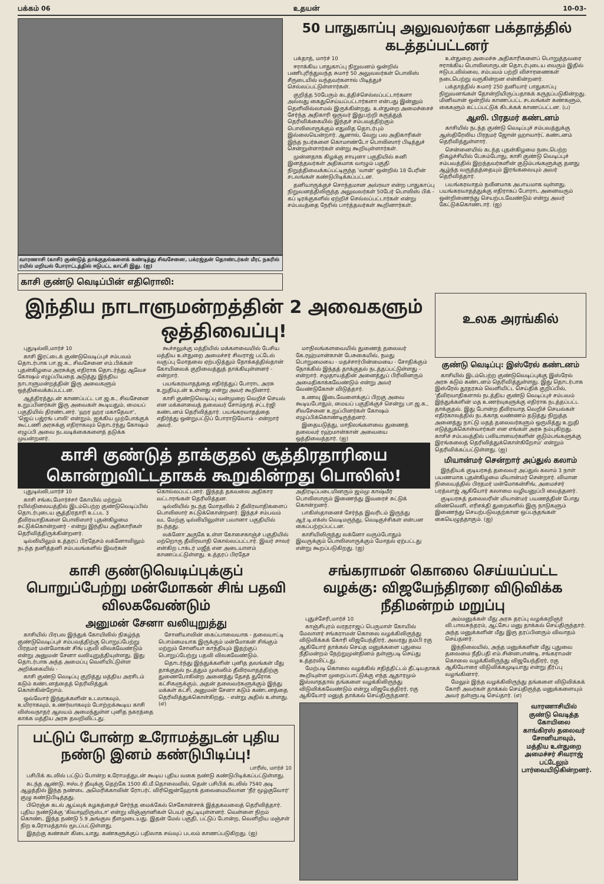பக்கம் 06 உதயன் 10-03-
வாரணாசி (காசி) குண்டுத் தாக்குதல்களைக் கண்டித்து சிவசேனை, பக்ரஜ்தன் தொண்டர்கள் மீரட் நகரில் ரயில் மறியல் போராட்டத்தில் ஈடுபட்ட காட்சி இது. (ஐ)
காசி குண்டு வெடிப்பின் எதிரொலி:
50 பாதுகாப்பு அலுவலர்கள பக்தாத்தில் கடத்தப்பட்டனர்
பக்தாத், மார்ச் 10
ஈராக்கிய பாதுகாப்பு நிறுவனம் ஒன்றில் பணிபுரிந்துவந்த சுமார் 50 அலுவலர்கள் பொலிஸ் சீருடையில் வந்தவர்களால் பிடித்துச் செல்லப்பட்டுள்ளார்கள்.
குறித்த 50பேரும் கடத்திச்செல்லப்பட்டார்களா அல்லது கைதுசெய்யப்பட்டார்களா என்பது இன்னும் தெளிவில்லாமல் இருக்கின்றது. உள்துறை அமைச்சைச் சேர்ந்த அதிகாரி ஒருவர் இதுபற்றி கருத்துத் தெரிவிக்கையில் இந்தச் சம்பவத்திற்கும் பொலிஸாருக்கும் எதுவித தொடர்பும் இல்லையென்றார். ஆனால், வேறு பல அதிகாரிகள் இந்த நபர்களை கொமாண்டோ பொலிஸார் பிடித்துச் சென்றுள்ளார்கள் என்று கூறியுள்ளார்கள்.
முன்னதாக கிழக்கு சாயுனா பகுதியில் சுனி இனத்தவர்கள் அதிகமாக வாழும் பகுதி நிறுத்திவைக்கப்பட்டிருந்த 'வான்' ஒன்றில் 18 பேரின் சடலங்கள் கண்டுபிடிக்கப்பட்டன.
தனியாருக்குச் சொந்தமான அல்ரவா என்ற பாதுகாப்பு நிறுவனத்திலிருந்த அலுவலர்கள் 50பேர் பொலிஸ் பிக் - கப் டிரக்குகளில் ஏற்றிச் செல்லப்பட்டார்கள் என்று சம்பவத்தை நேரில் பார்த்தவர்கள் கூறினார்கள்.
உள்துறை அமைச்சு அதிகாரிகளைப் பொறுத்தவரை ஈராக்கிய பொலிஸாருடன் தொடர்புடைய எவரும் இதில் ஈடுபடவில்லை, சம்பவம் பற்றி விசாரணைகள் நடைபெற்று வருகின்றன என்கின்றனர்.
பக்தாத்தில் சுமார் 250 தனியார் பாதுகாப்பு நிறுவனங்கள் தோன்றியிருப்பதாகக் கருதப்படுகின்றது. மினிவான் ஒன்றில் காணப்பட்ட சடலங்கள் கண்களும், கைகளும் கட்டப்பட்டுக் கிடக்கக் காணப்பட்டன. (ப)
ஆஸி. பிரதமர் கண்டனம்
காசியில் நடந்த குண்டு வெடிப்புச் சம்பவத்துக்கு ஆஸ்திரேலிய பிரதமர் ஜோன் ஹாவார்ட் கண்டனம் தெரிவித்துள்ளார்.
சென்னையில் கடந்த புதன்கிழமை நடைபெற்ற நிகழ்ச்சியில் பேசும்போது, காசி குண்டு வெடிப்புச் சம்பவத்தில் இறந்தவர்களின் குடும்பங்களுக்கு தனது ஆழ்ந்த வருத்தத்தையும் இரங்கலையும் அவர் தெரிவித்தார்.
பயங்கரவாதம் நவீனமாக அபாயமாக வுள்ளது. பயங்கரவாதத்துக்கு எதிராகப் போராட அனைவரும் ஒன்றிணைந்து செயற்படவேண்டும் என்று அவர் கேட்டுக்கொண்டார். (ஐ)
இந்திய நாடாளுமன்றத்தின் 2 அவைகளும் ஒத்திவைப்பு!
புதுடில்லி,மார்ச் 10
காசி இரட்டைக் குண்டுவெடிப்புச் சம்பவம் தொடர்பாக பா.ஜ.க., சிவசேனை எம்.பிக்கள் புதன்கிழமை அரசுக்கு எதிராக தொடர்ந்து ஆவேச கோஷம் எழுப்பியதை அடுத்து இந்திய நாடாளுமன்றத்தின் இரு அவைகளும் ஒத்திவைக்கப்பட்டன.
ஆத்திரத்துடன் காணப்பட்ட பா.ஜ.க., சிவசேனை உறுப்பினர்கள் இரு அவைகள் கூடியதும், மையப் பகுதியில் திரண்டனர். 'ஹர ஹர மகாதேவா', 'ஜெய் பஜ்ரங் பாலி' என்றும், ஐக்கிய முற்போக்குக் கூட்டணி அரசுக்கு எதிராகவும் தொடர்ந்து கோஷம் எழுப்பி அவை நடவடிக்கைகளைத் தடுக்க முயன்றனர்.
கூச்சலுக்கு மத்தியில் மக்களவையில் பேசிய மத்திய உள்துறை அமைச்சர் சிவராஜ் பட்டேல் வகுப்பு மோதலை ஏற்படுத்தும் நோக்கத்தில்தான் கோயிலைக் குறிவைத்துத் தாக்கியுள்ளனர் - என்றார்.
பயங்கரவாதத்தை எதிர்த்துப் போராட அரசு உறுதியுடன் உள்ளது என்று அவர் கூறினார்.
காசி குண்டுவெடிப்பு வன்முறை வெறிச் செயல் என மக்களவைத் தலைவர் சோம்நாத் சட்டர்ஜி கண்டனம் தெரிவித்தார். பயங்கரவாதத்தை எதிர்த்து ஒன்றுபட்டுப் போராடுவோம் - என்றார் அவர்.
மாநிலங்களவையில் துணைத் தலைவர் கே.ரஹ்மான்கான் பேசுகையில், நமது பொறுமையை - மதச்சார்பின்மையை - சோதிக்கும் நோக்கில் இந்தத் தாக்குதல் நடத்தப்பட்டுள்ளது - என்றார். சமுதாயத்தின் அனைத்துப் பிரிவினரும் அமைதிகாக்கவேண்டும் என்று அவர் வேண்டுகோள் விடுத்தார்.
உணவு இடைவேளைக்குப் பிறகு அவை கூடியபோதும், மையப் பகுதிக்குச் சென்று பா.ஜ.க., சிவசேனை உறுப்பினர்கள் கோஷம் எழுப்பிக்கொண்டிருந்தனர்.
இதையடுத்து, மாநிலங்களவை துணைத் தலைவர் ரஹ்மான்கான் அவையை ஒத்திவைத்தார். (ஐ)
காசி குண்டுத் தாக்குதல் சூத்திரதாரியை கொன்றுவிட்டதாகக் கூறுகின்றது பொலிஸ்!
புதுடில்லி,மார்ச் 10
காசி சங்கடமோர்ச்சா் கோயில் மற்றும் ரயில்நிலையத்தில் இடம்பெற்ற குண்டுவெடிப்பில் தொடர்புடைய சூத்திரதாரி உட்பட 3 தீவிரவாதிகளை பொலிஸார் புதன்கிழமை சுட்டுக்கொன்றனர் - என்று இந்திய அதிகாரிகள் தெரிவித்திருக்கின்றனர்.
டில்லியிலும் உத்தரப் பிரதேசம் லக்னோவிலும் நடந்த தனித்தனி சம்பவங்களில் இவர்கள் கொல்லப்பட்டனர். இந்தத் தகவலை அதிகார வட்டாரங்கள் தெரிவித்தன.
டில்லியில் நடந்த மோதலில் 2 தீவிரவாதிகளைப் பொலிஸார் சுட்டுக்கொன்றனர். இந்தச் சம்பவம் வட மேற்கு டில்லியிலுள்ள பவானா பகுதியில் நடந்தது.
லக்னோ அருகே உள்ள கோசைகாஞ்ச் பகுதியில் மற்றொரு தீவிரவாதி கொல்லப்பட்டார். இவர் சாலர் என்கிற டாக்டர் மஜீத் என அடையாளம் காணப்பட்டுள்ளது. உத்தரப் பிரதேச அதிரடிப்படையினரும் ஜம்மு காஷ்மீர் பொலிஸாரும் இணைந்து இவரைச் சுட்டுக் கொன்றனர்.
பாகிஸ்தானைச் சேர்ந்த இவரிடம் இருந்து ஆர்.டி.எக்ஸ் வெடிமருந்து, வெடிகுச்சிகள் என்பன கைப்பற்றப்பட்டன.
காசியிலிருந்து லக்னோ வரும்போதும் இவருக்கும் பொலிஸாருக்கும் மோதல் ஏற்பட்டது என்று கூறப்படுகிறது. (ஐ)
உலக அரங்கில்
குண்டு வெடிப்பு: இஸ்ரேல் கண்டனம்
காசியில் இடம்பெற்ற குண்டுவெடிப்புக்கு இஸ்ரேல் அரசு கடும் கண்டனம் தெரிவித்துள்ளது. இது தொடர்பாக இஸ்ரேல் தூதரகம் வெளியிட்ட செய்திக் குறிப்பில், 'தீவிரவாதிகளால் நடத்திய குண்டு வெடிப்புச் சம்பவம் இந்துக்களின் மத உணர்வுகளுக்கு எதிராக நடத்தப்பட்ட தாக்குதல். இது போன்ற தீவிரவாத வெறிச் செயல்கள் எதிர்காலத்தில் நடக்காத வண்ணம் தடுத்து நிறுத்த அனைத்து நாட்டு மதத் தலைவர்களும் ஒருமித்து உறுதி எடுத்துக்கொள்வார்கள் என எங்கள் அரசு நம்புகிறது. காசிச் சம்பவத்தில் பலியானவர்களின் குடும்பங்களுக்கு இரங்கலைத் தெரிவித்துக்கொள்கிறோம்' என்றும் தெரிவிக்கப்பட்டுள்ளது. (ஐ)
மியான்மர் சென்றார் அப்துல் கலாம்
இந்தியக் குடியரசுத் தலைவர் அப்துல் கலாம் 3 நாள் பயணமாக புதன்கிழமை மியான்மர் சென்றார். விமான நிலையத்தில் பிரதமர் மன்மோகன்சிங், அமைச்சர் பரத்வாஜ் ஆகியோர் கலாமை வழியனுப்பி வைத்தனர்.
குடியரசுத் தலைவரின் மியான்மர் பயணத்தின் போது விண்வெளி, எரிசக்தி துறைகளில் இரு நாடுகளும் இணைந்து செயற்படுவதற்கான ஒப்பந்தங்கள் கையெழுத்தாகும். (ஐ)
காசி குண்டுவெடிப்புக்குப் பொறுப்பேற்று மன்மோகன் சிங் பதவி விலகவேண்டும்
அனுமன் சேனா வலியுறுத்து
காசியில் பிரபல இந்துக் கோயிலில் நிகழ்ந்த குண்டுவெடிப்புச் சம்பவத்திற்கு பொறுப்பேற்று பிரதமர் மன்மோகன் சிங் பதவி விலகவேண்டும் என்று அனுமன் சேனா வலியுறுத்தியுள்ளது. இது தொடர்பாக அந்த அமைப்பு வெளியிட்டுள்ள அறிக்கையில் -
காசி குண்டு வெடிப்பு குறித்து மத்திய அரசிடம் கடும் கண்டனத்தைத் தெரிவித்துக் கொள்கின்றோம்.
ஒவ்வோர் இந்துக்களின் உடலாகவும், உயிராகவும், உணர்வாகவும் போற்றக்கூடிய காசி விஸ்வநாதர் ஆலயம் அமைந்துள்ள புனித நகரத்தை காக்க மத்திய அரசு தவறிவிட்டது.
சோனியாவின் கைப்பாவையாக - தலையாட்டி பொம்மையாக இருக்கும் மன்மோகன் சிங்கும் மற்றும் சோனியா காந்தியும் இதற்குப் பொறுப்பேற்று பதவி விலகவேண்டும்.
தொடர்ந்து இந்துக்களின் புனித தலங்கள் மீது தாக்குதல் நடத்தும் முஸ்லிம் தீவிரவாதத்திற்கு துணைபோகின்ற அனைத்து தேசத் துரோக கட்சிகளுக்கும், அதன் தலைவர்களுக்கும் இந்து மக்கள் கட்சி, அனுமன் சேனா கடும் கண்டனத்தை தெரிவித்துக்கொள்கிறது. - என்று அதில் உள்ளது. (எ)
பட்டுப் போன்ற உரோமத்துடன் புதிய நண்டு இனம் கண்டுபிடிப்பு!
பாரீஸ், மார்ச் 10
பசிபிக் கடலில் பட்டுப் போன்ற உரோமத்துடன் கூடிய புதிய வகை நண்டு கண்டுபிடிக்கப்பட்டுள்ளது.
கடந்த ஆண்டு, ஈஸ்டர் தீவுக்கு தெற்கே 1500 கி.மீ.தொலைவில், தென் பசிபிக் கடலில் 7540 அடி ஆழத்தில் இந்த நண்டை அமெரிக்காவின் ரோபர்ட் விரிஜென்ஹோக் தலைமையிலான 'நீர் மூழ்குவோர்' குழு கண்டுபிடித்தது.
பிரெஞ்சு கடல் ஆய்வுக் கழகத்தைச் சேர்ந்த மைக்கேல் செகோன்சாக் இத்தகவலைத் தெரிவித்தார். புதிய நண்டுக்கு 'கிவாஹிருஸ்டா' என்று விஞ்ஞானிகள் பெயர் சூட்டியுள்ளனர். வெள்ளை நிறம் கொண்ட இந்த நண்டு 5.9 அங்குல நீளமுடையது. இதன் மேல் பகுதி, பட்டுப் போன்ற, வெளிறிய மஞ்சள் நிற உரோமத்தால் மூடப்பட்டுள்ளது.
இதற்கு கண்கள் கிடையாது. கண்களுக்குப் பதிலாக சவ்வுப் படலம் காணப்படுகிறது. (ஐ)
சங்கராமன் கொலை செய்யப்பட்ட வழக்கு: விஜயேந்திரரை விடுவிக்க நீதிமன்றம் மறுப்பு
புதுச்சேரி,மார்ச் 10
காஞ்சிபுரம் வரதராஜப் பெருமாள் கோயில் மேலாளர் சங்கராமன் கொலை வழக்கிலிருந்து விடுவிக்கக் கோரி விஜயேந்திரர், அவரது தம்பி ரகு ஆகியோர் தாக்கல் செய்த மனுக்களை புதுவை நீதிமன்றம் நேற்றுமுன்தினம் தள்ளுபடி செய்து உத்தரவிட்டது.
மேற்படி கொலை வழக்கில் சதித்திட்டம் தீட்டியதாகக் கூறியுள்ள முறைப்பாட்டுக்கு எந்த ஆதாரமும் இல்லாததால் தங்களை வழக்கிலிருந்து விடுவிக்கவேண்டும் என்று விஜயேந்திரர், ரகு ஆகியோர் மனுத் தாக்கல் செய்திருந்தனர்.
அம்மனுக்கள் மீது அரசு தரப்பு வழக்கறிஞர் வி.பாலசுந்தரம், ஆட்சேப மனு தாக்கல் செய்திருந்தார். அந்த மனுக்களின் மீது இரு தரப்பினரும் விவாதம் செய்தனர்.
இந்நிலையில், அந்த மனுக்களின் மீது புதுவை தலைமை நீதிபதி எம்.சின்னபாண்டி, சங்கராமன் கொலை வழக்கிலிருந்து விஜயேந்திரர், ரகு ஆகியோரை விடுவிக்கமுடியாது என்று தீர்ப்பு வழங்கினார்.
மேலும் இந்த வழக்கிலிருந்து தங்களை விடுவிக்கக் கோரி அவர்கள் தாக்கல் செய்திருந்த மனுக்களையும் அவர் தள்ளுபடி செய்தார். (எ)
வாரணாசியில் குண்டு வெடித்த கோயிலை காங்கிரஸ் தலைவர் சோனியாவும், மத்திய உள்துறை அமைச்சர் சிவராஜ் பட்டேலும் பார்வையிடுகின்றனர்.